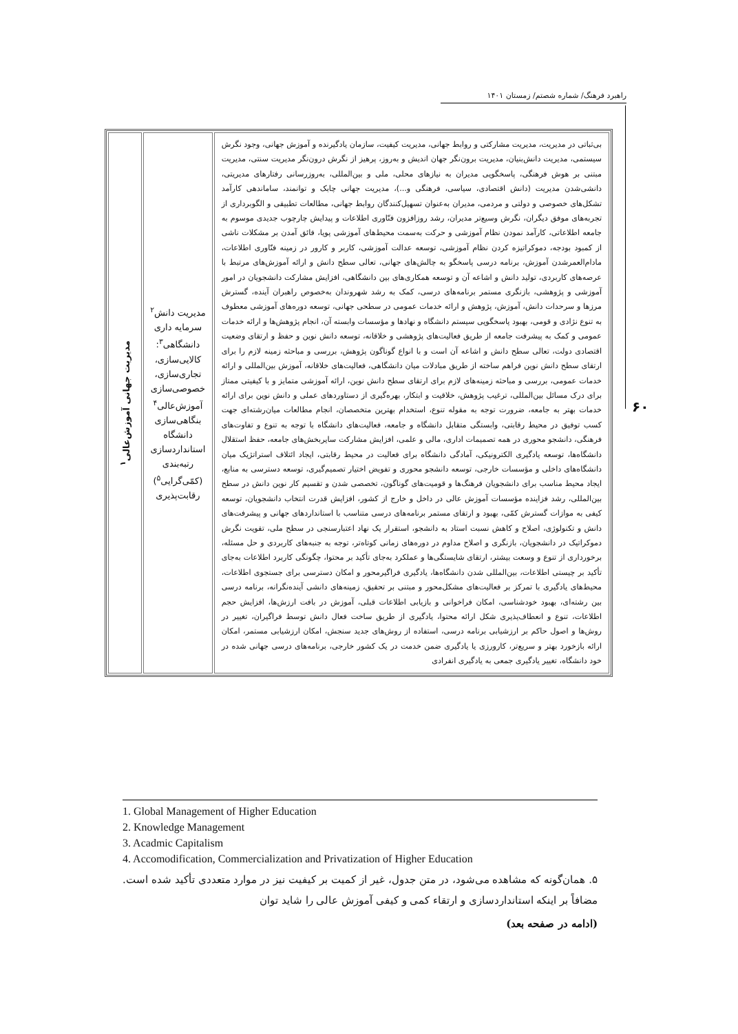راهبرد فرهنگ/ شماره شصتم/ زمستان ۱۴۰۱
۶۰
| بی‌ثباتی در مدیریت، مدیریت مشارکتی و روابط جهانی، مدیریت کیفیت، سازمان یادگیرنده و آموزش جهانی، وجود نگرش سیستمی، مدیریت دانش‌بنیان، مدیریت برون‌نگر جهان اندیش و به‌روز، پرهیز از نگرش درون‌نگر مدیریت سنتی، مدیریت مبتنی بر هوش فرهنگی، پاسخگویی مدیران به نیازهای محلی، ملی و بین‌المللی، به‌روزرسانی رفتارهای مدیریتی، دانشی‌شدن مدیریت (دانش اقتصادی، سیاسی، فرهنگی و...)، مدیریت جهانی چابک و توانمند، ساماندهی کارآمد تشکل‌های خصوصی و دولتی و مردمی، مدیران به‌عنوان تسهیل‌کنندگان روابط جهانی، مطالعات تطبیقی و الگوبرداری از تجربه‌های موفق دیگران، نگرش وسیع‌تر مدیران، رشد روزافزون فنّاوری اطلاعات و پیدایش چارچوب جدیدی موسوم به جامعه اطلاعاتی، کارآمد نمودن نظام آموزشی و حرکت به‌سمت محیط‌های آموزشی پویا، فائق آمدن بر مشکلات ناشی از کمبود بودجه، دموکراتیزه کردن نظام آموزشی، توسعه عدالت آموزشی، کاربر و کارور در زمینه فنّاوری اطلاعات، مادام‌العمرشدن آموزش، برنامه درسی پاسخگو به چالش‌های جهانی، تعالی سطح دانش و ارائه آموزش‌های مرتبط با عرصه‌های کاربردی، تولید دانش و اشاعه آن و توسعه همکاری‌های بین دانشگاهی، افزایش مشارکت دانشجویان در امور آموزشی و پژوهشی، بازنگری مستمر برنامه‌های درسی، کمک به رشد شهروندان به‌خصوص راهبران آینده، گسترش مرزها و سرحدات دانش، آموزش، پژوهش و ارائه خدمات عمومی در سطحی جهانی، توسعه دوره‌های آموزشی معطوف به تنوع نژادی و قومی، بهبود پاسخگویی سیستم دانشگاه و نهادها و مؤسسات وابسته آن، انجام پژوهش‌ها و ارائه خدمات عمومی و کمک به پیشرفت جامعه از طریق فعالیت‌های پژوهشی و خلاقانه، توسعه دانش نوین و حفظ و ارتقای وضعیت اقتصادی دولت، تعالی سطح دانش و اشاعه آن است و با انواع گوناگون پژوهش، بررسی و مباحثه زمینه لازم را برای ارتقای سطح دانش نوین فراهم ساخته از طریق مبادلات میان دانشگاهی، فعالیت‌های خلاقانه، آموزش بین‌المللی و ارائه خدمات عمومی، بررسی و مباحثه زمینه‌های لازم برای ارتقای سطح دانش نوین، ارائه آموزشی متمایز و با کیفیتی ممتاز برای درک مسائل بین‌المللی، ترغیب پژوهش، خلاقیت و ابتکار، بهره‌گیری از دستاوردهای عملی و دانش نوین برای ارائه خدمات بهتر به جامعه، ضرورت توجه به مقوله تنوع، استخدام بهترین متخصصان، انجام مطالعات میان‌رشته‌ای جهت کسب توفیق در محیط رقابتی، وابستگی متقابل دانشگاه و جامعه، فعالیت‌های دانشگاه با توجه به تنوع و تفاوت‌های فرهنگی، دانشجو محوری در همه تصمیمات اداری، مالی و علمی، افزایش مشارکت سایربخش‌های جامعه، حفظ استقلال دانشگاه‌ها، توسعه یادگیری الکترونیکی، آمادگی دانشگاه برای فعالیت در محیط رقابتی، ایجاد ائتلاف استراتژیک میان دانشگاه‌های داخلی و مؤسسات خارجی، توسعه دانشجو محوری و تفویض اختیار تصمیم‌گیری، توسعه دسترسی به منابع، ایجاد محیط مناسب برای دانشجویان فرهنگ‌ها و قومیت‌های گوناگون، تخصصی شدن و تقسیم کار نوین دانش در سطح بین‌المللی، رشد فزاینده مؤسسات آموزش عالی در داخل و خارج از کشور، افزایش قدرت انتخاب دانشجویان، توسعه کیفی به موازات گسترش کمّی، بهبود و ارتقای مستمر برنامه‌های درسی متناسب با استانداردهای جهانی و پیشرفت‌های دانش و تکنولوژی، اصلاح و کاهش نسبت استاد به دانشجو، استقرار یک نهاد اعتبارسنجی در سطح ملی، تقویت نگرش دموکراتیک در دانشجویان، بازنگری و اصلاح مداوم در دوره‌های زمانی کوتاه‌تر، توجه به جنبه‌های کاربردی و حل مسئله، برخورداری از تنوع و وسعت بیشتر، ارتقای شایستگی‌ها و عملکرد به‌جای تأکید بر محتوا، چگونگی کاربرد اطلاعات به‌جای تأکید بر چیستی اطلاعات، بین‌المللی شدن دانشگاه‌ها، یادگیری فراگیرمحور و امکان دسترسی برای جستجوی اطلاعات، محیط‌های یادگیری با تمرکز بر فعالیت‌های مشکل‌محور و مبتنی بر تحقیق، زمینه‌های دانشی آینده‌نگرانه، برنامه درسی بین رشته‌ای، بهبود خودشناسی، امکان فراخوانی و بازیابی اطلاعات قبلی، آموزش در بافت ارزش‌ها، افزایش حجم اطلاعات، تنوع و انعطاف‌پذیری شکل ارائه محتوا، یادگیری از طریق ساخت فعال دانش توسط فراگیران، تغییر در روش‌ها و اصول حاکم بر ارزشیابی برنامه درسی، استفاده از روش‌های جدید سنجش، امکان ارزشیابی مستمر، امکان ارائه بازخورد بهتر و سریع‌تر، کارورزی یا یادگیری ضمن خدمت در یک کشور خارجی، برنامه‌های درسی جهانی شده در خود دانشگاه، تغییر یادگیری جمعی به یادگیری انفرادی | مدیریت دانش<sup>۲</sup> سرمایه داری دانشگاهی<sup>۳</sup>: کالایی‌سازی، تجاری‌سازی، خصوصی‌سازی آموزش‌عالی<sup>۴</sup> بنگاهی‌سازی دانشگاه استانداردسازی رتبه‌بندی (کمّی‌گرایی<sup>۵</sup>) رقابت‌پذیری | مدیریت جهانی آموزش‌عالی<sup>۱</sup> |
1. Global Management of Higher Education
2. Knowledge Management
3. Acadmic Capitalism
4. Accomodification, Commercialization and Privatization of Higher Education
۵. همان‌گونه که مشاهده می‌شود، در متن جدول، غیر از کمیت بر کیفیت نیز در موارد متعددی تأکید شده است. مضافاً بر اینکه استانداردسازی و ارتقاء کمی و کیفی آموزش عالی را شاید توان
(ادامه در صفحه بعد)